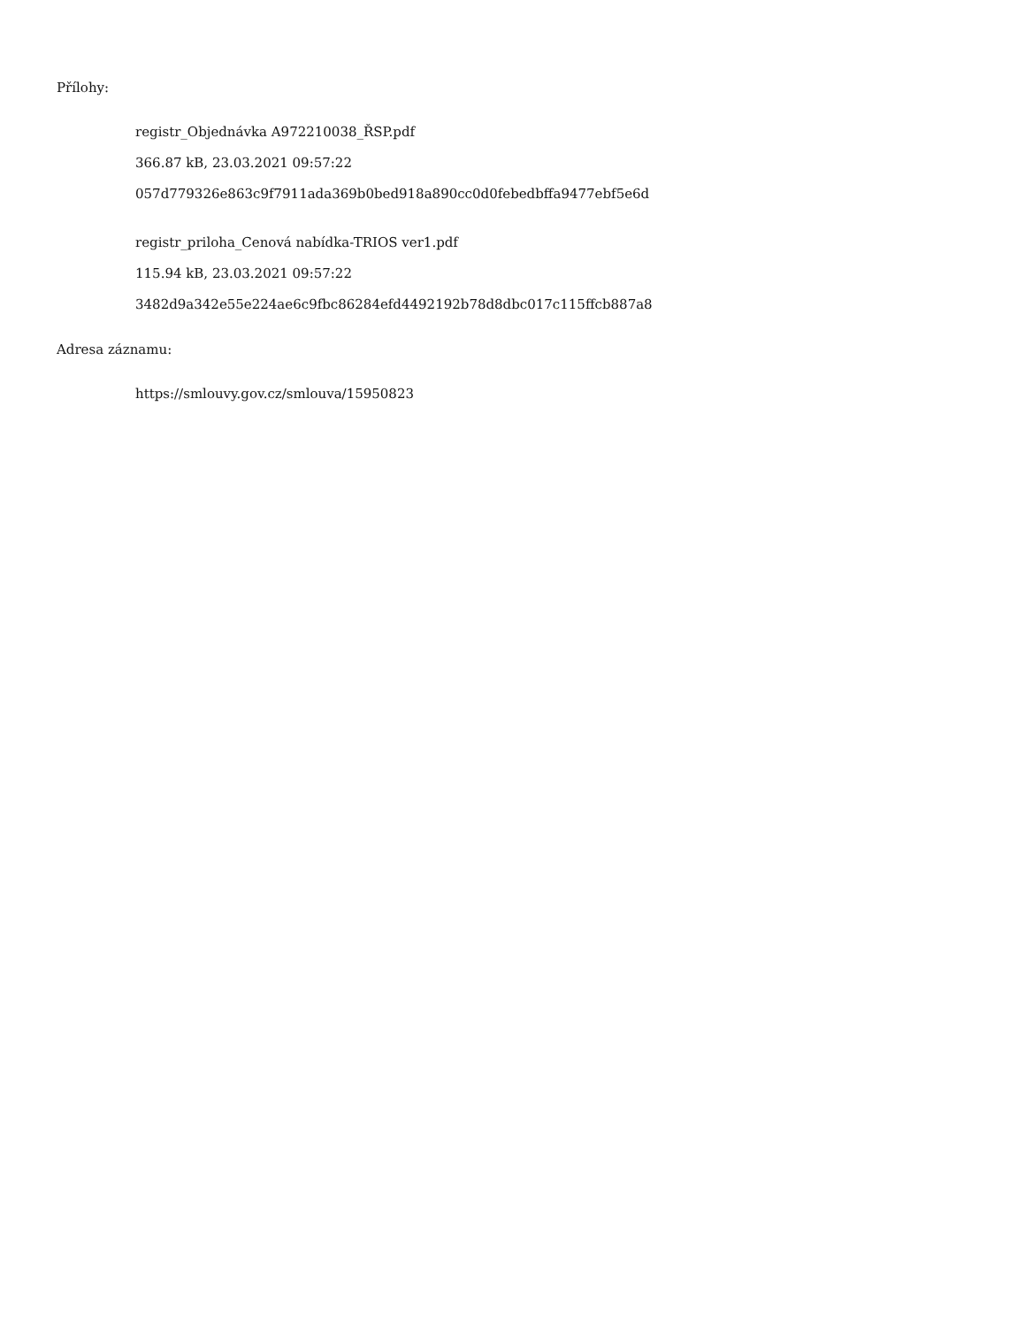Přílohy:
registr_Objednávka A972210038_ŘSP.pdf
366.87 kB, 23.03.2021 09:57:22
057d779326e863c9f7911ada369b0bed918a890cc0d0febedbffa9477ebf5e6d
registr_priloha_Cenová nabídka-TRIOS ver1.pdf
115.94 kB, 23.03.2021 09:57:22
3482d9a342e55e224ae6c9fbc86284efd4492192b78d8dbc017c115ffcb887a8
Adresa záznamu:
https://smlouvy.gov.cz/smlouva/15950823